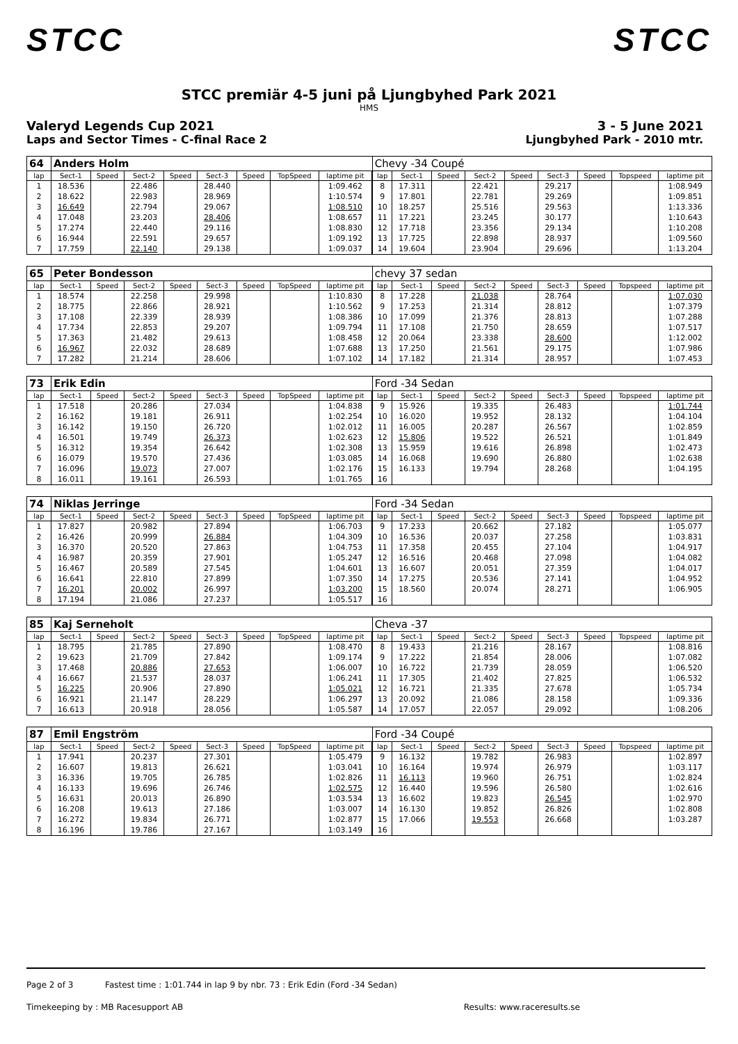STCC STCC
STCC premiär 4-5 juni på Ljungbyhed Park 2021
HMS
Valeryd Legends Cup 2021 3 - 5 June 2021
Laps and Sector Times - C-final Race 2 Ljungbyhed Park - 2010 mtr.
| 64 | Anders Holm | | | | | | | | Chevy -34 Coupé | | | | | | | | |
| lap | Sect-1 | Speed | Sect-2 | Speed | Sect-3 | Speed | TopSpeed | laptime pit | lap | Sect-1 | Speed | Sect-2 | Speed | Sect-3 | Speed | Topspeed | laptime pit |
| 1 | 18.536 | | 22.486 | | 28.440 | | | 1:09.462 | 8 | 17.311 | | 22.421 | | 29.217 | | | 1:08.949 |
| 2 | 18.622 | | 22.983 | | 28.969 | | | 1:10.574 | 9 | 17.801 | | 22.781 | | 29.269 | | | 1:09.851 |
| 3 | 16.649 | | 22.794 | | 29.067 | | | 1:08.510 | 10 | 18.257 | | 25.516 | | 29.563 | | | 1:13.336 |
| 4 | 17.048 | | 23.203 | | 28.406 | | | 1:08.657 | 11 | 17.221 | | 23.245 | | 30.177 | | | 1:10.643 |
| 5 | 17.274 | | 22.440 | | 29.116 | | | 1:08.830 | 12 | 17.718 | | 23.356 | | 29.134 | | | 1:10.208 |
| 6 | 16.944 | | 22.591 | | 29.657 | | | 1:09.192 | 13 | 17.725 | | 22.898 | | 28.937 | | | 1:09.560 |
| 7 | 17.759 | | 22.140 | | 29.138 | | | 1:09.037 | 14 | 19.604 | | 23.904 | | 29.696 | | | 1:13.204 |
| 65 | Peter Bondesson | | | | | | | | chevy 37 sedan | | | | | | | | |
| lap | Sect-1 | Speed | Sect-2 | Speed | Sect-3 | Speed | TopSpeed | laptime pit | lap | Sect-1 | Speed | Sect-2 | Speed | Sect-3 | Speed | Topspeed | laptime pit |
| 1 | 18.574 | | 22.258 | | 29.998 | | | 1:10.830 | 8 | 17.228 | | 21.038 | | 28.764 | | | 1:07.030 |
| 2 | 18.775 | | 22.866 | | 28.921 | | | 1:10.562 | 9 | 17.253 | | 21.314 | | 28.812 | | | 1:07.379 |
| 3 | 17.108 | | 22.339 | | 28.939 | | | 1:08.386 | 10 | 17.099 | | 21.376 | | 28.813 | | | 1:07.288 |
| 4 | 17.734 | | 22.853 | | 29.207 | | | 1:09.794 | 11 | 17.108 | | 21.750 | | 28.659 | | | 1:07.517 |
| 5 | 17.363 | | 21.482 | | 29.613 | | | 1:08.458 | 12 | 20.064 | | 23.338 | | 28.600 | | | 1:12.002 |
| 6 | 16.967 | | 22.032 | | 28.689 | | | 1:07.688 | 13 | 17.250 | | 21.561 | | 29.175 | | | 1:07.986 |
| 7 | 17.282 | | 21.214 | | 28.606 | | | 1:07.102 | 14 | 17.182 | | 21.314 | | 28.957 | | | 1:07.453 |
| 73 | Erik Edin | | | | | | | | Ford -34 Sedan | | | | | | | | |
| lap | Sect-1 | Speed | Sect-2 | Speed | Sect-3 | Speed | TopSpeed | laptime pit | lap | Sect-1 | Speed | Sect-2 | Speed | Sect-3 | Speed | Topspeed | laptime pit |
| 1 | 17.518 | | 20.286 | | 27.034 | | | 1:04.838 | 9 | 15.926 | | 19.335 | | 26.483 | | | 1:01.744 |
| 2 | 16.162 | | 19.181 | | 26.911 | | | 1:02.254 | 10 | 16.020 | | 19.952 | | 28.132 | | | 1:04.104 |
| 3 | 16.142 | | 19.150 | | 26.720 | | | 1:02.012 | 11 | 16.005 | | 20.287 | | 26.567 | | | 1:02.859 |
| 4 | 16.501 | | 19.749 | | 26.373 | | | 1:02.623 | 12 | 15.806 | | 19.522 | | 26.521 | | | 1:01.849 |
| 5 | 16.312 | | 19.354 | | 26.642 | | | 1:02.308 | 13 | 15.959 | | 19.616 | | 26.898 | | | 1:02.473 |
| 6 | 16.079 | | 19.570 | | 27.436 | | | 1:03.085 | 14 | 16.068 | | 19.690 | | 26.880 | | | 1:02.638 |
| 7 | 16.096 | | 19.073 | | 27.007 | | | 1:02.176 | 15 | 16.133 | | 19.794 | | 28.268 | | | 1:04.195 |
| 8 | 16.011 | | 19.161 | | 26.593 | | | 1:01.765 | 16 | | | | | | | | |
| 74 | Niklas Jerringe | | | | | | | | Ford -34 Sedan | | | | | | | | |
| lap | Sect-1 | Speed | Sect-2 | Speed | Sect-3 | Speed | TopSpeed | laptime pit | lap | Sect-1 | Speed | Sect-2 | Speed | Sect-3 | Speed | Topspeed | laptime pit |
| 1 | 17.827 | | 20.982 | | 27.894 | | | 1:06.703 | 9 | 17.233 | | 20.662 | | 27.182 | | | 1:05.077 |
| 2 | 16.426 | | 20.999 | | 26.884 | | | 1:04.309 | 10 | 16.536 | | 20.037 | | 27.258 | | | 1:03.831 |
| 3 | 16.370 | | 20.520 | | 27.863 | | | 1:04.753 | 11 | 17.358 | | 20.455 | | 27.104 | | | 1:04.917 |
| 4 | 16.987 | | 20.359 | | 27.901 | | | 1:05.247 | 12 | 16.516 | | 20.468 | | 27.098 | | | 1:04.082 |
| 5 | 16.467 | | 20.589 | | 27.545 | | | 1:04.601 | 13 | 16.607 | | 20.051 | | 27.359 | | | 1:04.017 |
| 6 | 16.641 | | 22.810 | | 27.899 | | | 1:07.350 | 14 | 17.275 | | 20.536 | | 27.141 | | | 1:04.952 |
| 7 | 16.201 | | 20.002 | | 26.997 | | | 1:03.200 | 15 | 18.560 | | 20.074 | | 28.271 | | | 1:06.905 |
| 8 | 17.194 | | 21.086 | | 27.237 | | | 1:05.517 | 16 | | | | | | | | |
| 85 | Kaj Serneholt | | | | | | | | Cheva -37 | | | | | | | | |
| lap | Sect-1 | Speed | Sect-2 | Speed | Sect-3 | Speed | TopSpeed | laptime pit | lap | Sect-1 | Speed | Sect-2 | Speed | Sect-3 | Speed | Topspeed | laptime pit |
| 1 | 18.795 | | 21.785 | | 27.890 | | | 1:08.470 | 8 | 19.433 | | 21.216 | | 28.167 | | | 1:08.816 |
| 2 | 19.623 | | 21.709 | | 27.842 | | | 1:09.174 | 9 | 17.222 | | 21.854 | | 28.006 | | | 1:07.082 |
| 3 | 17.468 | | 20.886 | | 27.653 | | | 1:06.007 | 10 | 16.722 | | 21.739 | | 28.059 | | | 1:06.520 |
| 4 | 16.667 | | 21.537 | | 28.037 | | | 1:06.241 | 11 | 17.305 | | 21.402 | | 27.825 | | | 1:06.532 |
| 5 | 16.225 | | 20.906 | | 27.890 | | | 1:05.021 | 12 | 16.721 | | 21.335 | | 27.678 | | | 1:05.734 |
| 6 | 16.921 | | 21.147 | | 28.229 | | | 1:06.297 | 13 | 20.092 | | 21.086 | | 28.158 | | | 1:09.336 |
| 7 | 16.613 | | 20.918 | | 28.056 | | | 1:05.587 | 14 | 17.057 | | 22.057 | | 29.092 | | | 1:08.206 |
| 87 | Emil Engström | | | | | | | | Ford -34 Coupé | | | | | | | | |
| lap | Sect-1 | Speed | Sect-2 | Speed | Sect-3 | Speed | TopSpeed | laptime pit | lap | Sect-1 | Speed | Sect-2 | Speed | Sect-3 | Speed | Topspeed | laptime pit |
| 1 | 17.941 | | 20.237 | | 27.301 | | | 1:05.479 | 9 | 16.132 | | 19.782 | | 26.983 | | | 1:02.897 |
| 2 | 16.607 | | 19.813 | | 26.621 | | | 1:03.041 | 10 | 16.164 | | 19.974 | | 26.979 | | | 1:03.117 |
| 3 | 16.336 | | 19.705 | | 26.785 | | | 1:02.826 | 11 | 16.113 | | 19.960 | | 26.751 | | | 1:02.824 |
| 4 | 16.133 | | 19.696 | | 26.746 | | | 1:02.575 | 12 | 16.440 | | 19.596 | | 26.580 | | | 1:02.616 |
| 5 | 16.631 | | 20.013 | | 26.890 | | | 1:03.534 | 13 | 16.602 | | 19.823 | | 26.545 | | | 1:02.970 |
| 6 | 16.208 | | 19.613 | | 27.186 | | | 1:03.007 | 14 | 16.130 | | 19.852 | | 26.826 | | | 1:02.808 |
| 7 | 16.272 | | 19.834 | | 26.771 | | | 1:02.877 | 15 | 17.066 | | 19.553 | | 26.668 | | | 1:03.287 |
| 8 | 16.196 | | 19.786 | | 27.167 | | | 1:03.149 | 16 | | | | | | | | |
Page 2 of 3 Fastest time : 1:01.744 in lap 9 by nbr. 73 : Erik Edin (Ford -34 Sedan)
Timekeeping by : MB Racesupport AB Results: www.raceresults.se